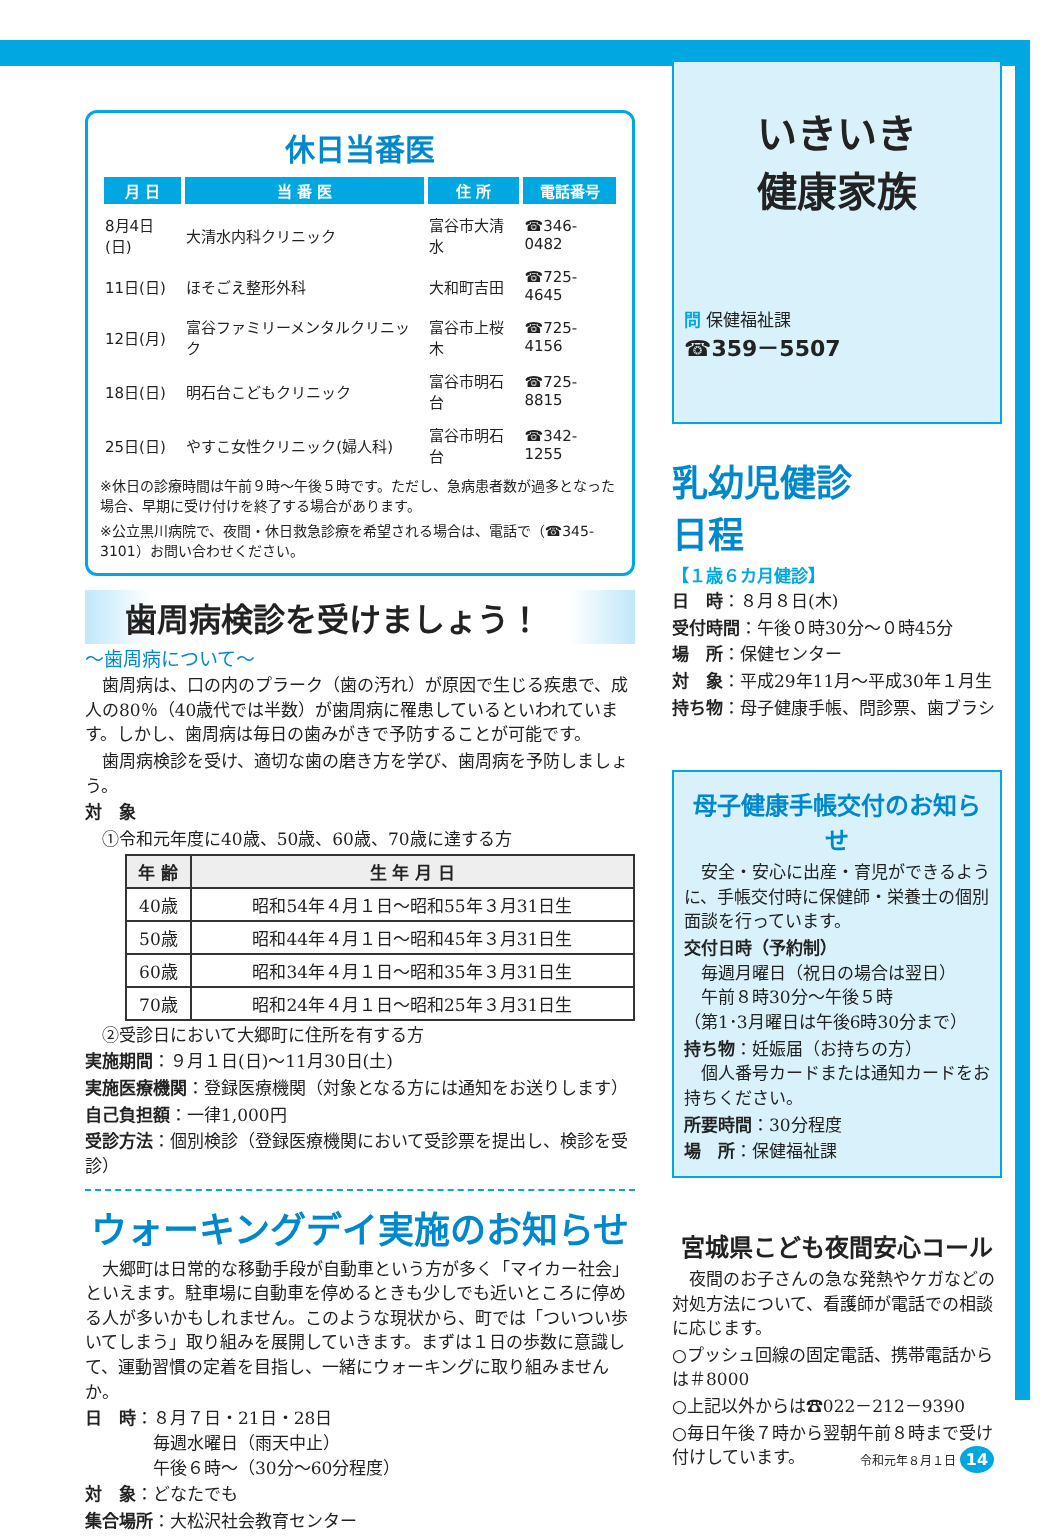休日当番医
| 月 日 | 当 番 医 | 住 所 | 電話番号 |
| --- | --- | --- | --- |
| 8月4日(日) | 大清水内科クリニック | 富谷市大清水 | ☎346-0482 |
| 11日(日) | ほそごえ整形外科 | 大和町吉田 | ☎725-4645 |
| 12日(月) | 富谷ファミリーメンタルクリニック | 富谷市上桜木 | ☎725-4156 |
| 18日(日) | 明石台こどもクリニック | 富谷市明石台 | ☎725-8815 |
| 25日(日) | やすこ女性クリニック(婦人科) | 富谷市明石台 | ☎342-1255 |
※休日の診療時間は午前９時～午後５時です。ただし、急病患者数が過多となった場合、早期に受け付けを終了する場合があります。
※公立黒川病院で、夜間・休日救急診療を希望される場合は、電話で（☎345-3101）お問い合わせください。
歯周病検診を受けましょう！
～歯周病について～
　歯周病は、口の内のプラーク（歯の汚れ）が原因で生じる疾患で、成人の80％（40歳代では半数）が歯周病に罹患しているといわれています。しかし、歯周病は毎日の歯みがきで予防することが可能です。
　歯周病検診を受け、適切な歯の磨き方を学び、歯周病を予防しましょう。
対　象
　①令和元年度に40歳、50歳、60歳、70歳に達する方
| 年 齢 | 生 年 月 日 |
| --- | --- |
| 40歳 | 昭和54年４月１日～昭和55年３月31日生 |
| 50歳 | 昭和44年４月１日～昭和45年３月31日生 |
| 60歳 | 昭和34年４月１日～昭和35年３月31日生 |
| 70歳 | 昭和24年４月１日～昭和25年３月31日生 |
　②受診日において大郷町に住所を有する方
実施期間：９月１日(日)～11月30日(土)
実施医療機関：登録医療機関（対象となる方には通知をお送りします）
自己負担額：一律1,000円
受診方法：個別検診（登録医療機関において受診票を提出し、検診を受診）
ウォーキングデイ実施のお知らせ
　大郷町は日常的な移動手段が自動車という方が多く「マイカー社会」といえます。駐車場に自動車を停めるときも少しでも近いところに停める人が多いかもしれません。このような現状から、町では「ついつい歩いてしまう」取り組みを展開していきます。まずは１日の歩数に意識して、運動習慣の定着を目指し、一緒にウォーキングに取り組みませんか。
日　時：８月７日・21日・28日
　　　　毎週水曜日（雨天中止）
　　　　午後６時～（30分～60分程度）
対　象：どなたでも
集合場所：大松沢社会教育センター
いきいき
健康家族
問 保健福祉課
☎359－5507
乳幼児健診
日程
【１歳６カ月健診】
日　時：８月８日(木)
受付時間：午後０時30分～０時45分
場　所：保健センター
対　象：平成29年11月～平成30年１月生
持ち物：母子健康手帳、問診票、歯ブラシ
母子健康手帳交付のお知らせ
　安全・安心に出産・育児ができるように、手帳交付時に保健師・栄養士の個別面談を行っています。
交付日時（予約制）
　毎週月曜日（祝日の場合は翌日）
　午前８時30分～午後５時
（第1･3月曜日は午後6時30分まで）
持ち物：妊娠届（お持ちの方）
　個人番号カードまたは通知カードをお持ちください。
所要時間：30分程度
場　所：保健福祉課
宮城県こども夜間安心コール
　夜間のお子さんの急な発熱やケガなどの対処方法について、看護師が電話での相談に応じます。
○プッシュ回線の固定電話、携帯電話からは＃8000
○上記以外からは☎022－212－9390
○毎日午後７時から翌朝午前８時まで受け付けしています。
令和元年８月１日 14